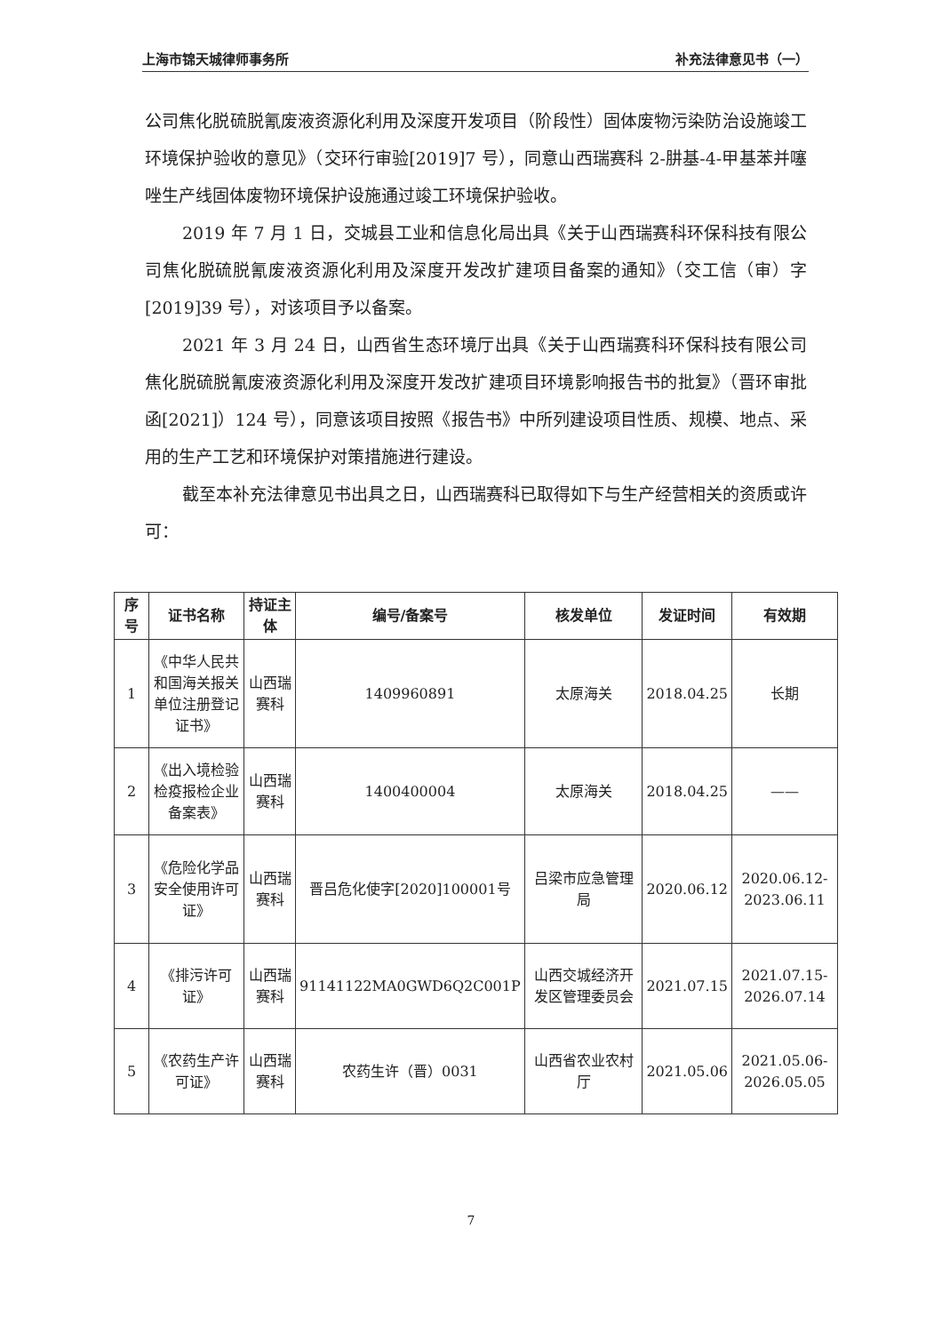上海市锦天城律师事务所 补充法律意见书（一）
公司焦化脱硫脱氰废液资源化利用及深度开发项目（阶段性）固体废物污染防治设施竣工环境保护验收的意见》（交环行审验[2019]7 号），同意山西瑞赛科 2-肼基-4-甲基苯并噻唑生产线固体废物环境保护设施通过竣工环境保护验收。
2019 年 7 月 1 日，交城县工业和信息化局出具《关于山西瑞赛科环保科技有限公司焦化脱硫脱氰废液资源化利用及深度开发改扩建项目备案的通知》（交工信（审）字[2019]39 号），对该项目予以备案。
2021 年 3 月 24 日，山西省生态环境厅出具《关于山西瑞赛科环保科技有限公司焦化脱硫脱氰废液资源化利用及深度开发改扩建项目环境影响报告书的批复》（晋环审批函[2021]）124 号），同意该项目按照《报告书》中所列建设项目性质、规模、地点、采用的生产工艺和环境保护对策措施进行建设。
截至本补充法律意见书出具之日，山西瑞赛科已取得如下与生产经营相关的资质或许可：
| 序号 | 证书名称 | 持证主体 | 编号/备案号 | 核发单位 | 发证时间 | 有效期 |
| --- | --- | --- | --- | --- | --- | --- |
| 1 | 《中华人民共和国海关报关单位注册登记证书》 | 山西瑞赛科 | 1409960891 | 太原海关 | 2018.04.25 | 长期 |
| 2 | 《出入境检验检疫报检企业备案表》 | 山西瑞赛科 | 1400400004 | 太原海关 | 2018.04.25 | —— |
| 3 | 《危险化学品安全使用许可证》 | 山西瑞赛科 | 晋吕危化使字[2020]100001号 | 吕梁市应急管理局 | 2020.06.12 | 2020.06.12-2023.06.11 |
| 4 | 《排污许可证》 | 山西瑞赛科 | 91141122MA0GWD6Q2C001P | 山西交城经济开发区管理委员会 | 2021.07.15 | 2021.07.15-2026.07.14 |
| 5 | 《农药生产许可证》 | 山西瑞赛科 | 农药生许（晋）0031 | 山西省农业农村厅 | 2021.05.06 | 2021.05.06-2026.05.05 |
7